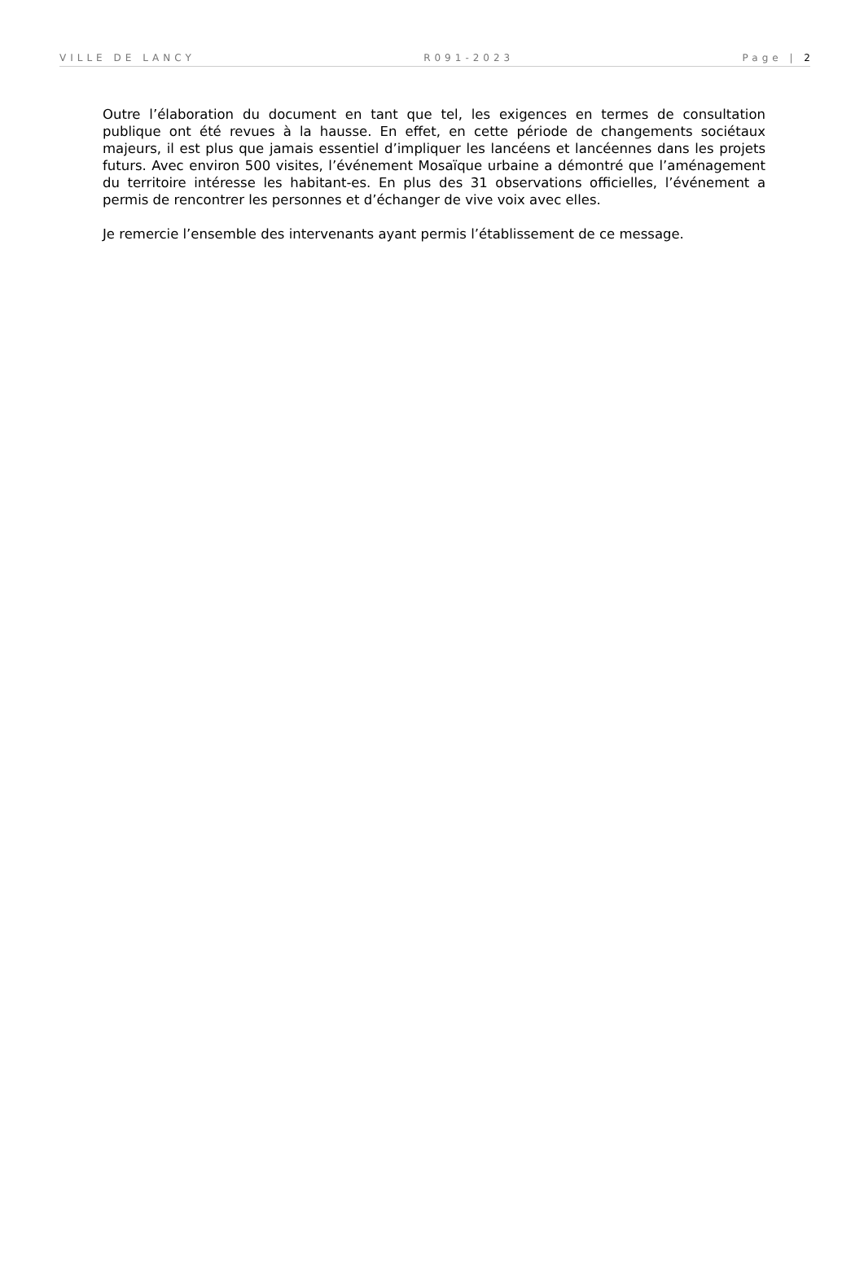VILLE DE LANCY R091-2023 Page | 2
Outre l’élaboration du document en tant que tel, les exigences en termes de consultation publique ont été revues à la hausse. En effet, en cette période de changements sociétaux majeurs, il est plus que jamais essentiel d’impliquer les lancéens et lancéennes dans les projets futurs. Avec environ 500 visites, l’événement Mosaïque urbaine a démontré que l’aménagement du territoire intéresse les habitant-es. En plus des 31 observations officielles, l’événement a permis de rencontrer les personnes et d’échanger de vive voix avec elles.
Je remercie l’ensemble des intervenants ayant permis l’établissement de ce message.